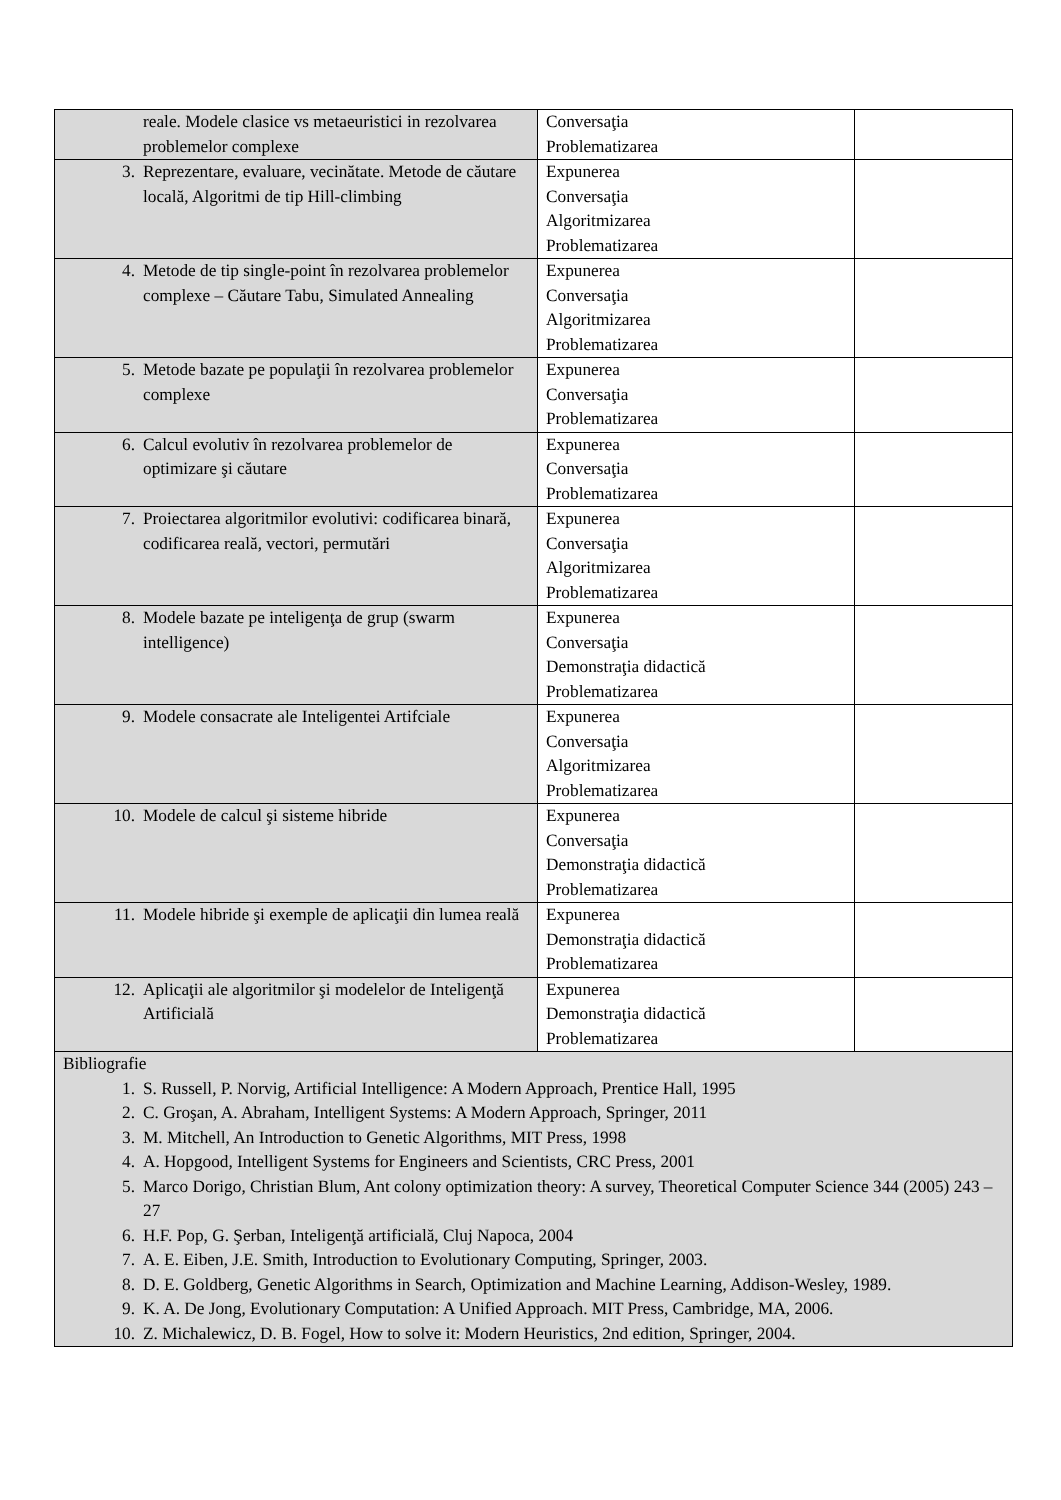| reale. Modele clasice vs metaeuristici in rezolvarea problemelor complexe | Conversaţia Problematizarea | |
| 3. Reprezentare, evaluare, vecinătate. Metode de căutare locală, Algoritmi de tip Hill-climbing | Expunerea Conversaţia Algoritmizarea Problematizarea | |
| 4. Metode de tip single-point în rezolvarea problemelor complexe – Căutare Tabu, Simulated Annealing | Expunerea Conversaţia Algoritmizarea Problematizarea | |
| 5. Metode bazate pe populaţii în rezolvarea problemelor complexe | Expunerea Conversaţia Problematizarea | |
| 6. Calcul evolutiv în rezolvarea problemelor de optimizare şi căutare | Expunerea Conversaţia Problematizarea | |
| 7. Proiectarea algoritmilor evolutivi: codificarea binară, codificarea reală, vectori, permutări | Expunerea Conversaţia Algoritmizarea Problematizarea | |
| 8. Modele bazate pe inteligenţa de grup (swarm intelligence) | Expunerea Conversaţia Demonstraţia didactică Problematizarea | |
| 9. Modele consacrate ale Inteligentei Artifciale | Expunerea Conversaţia Algoritmizarea Problematizarea | |
| 10. Modele de calcul şi sisteme hibride | Expunerea Conversaţia Demonstraţia didactică Problematizarea | |
| 11. Modele hibride şi exemple de aplicaţii din lumea reală | Expunerea Demonstraţia didactică Problematizarea | |
| 12. Aplicaţii ale algoritmilor şi modelelor de Inteligenţă Artificială | Expunerea Demonstraţia didactică Problematizarea | |
| Bibliografie 1. S. Russell, P. Norvig, Artificial Intelligence: A Modern Approach, Prentice Hall, 1995 2. C. Groşan, A. Abraham, Intelligent Systems: A Modern Approach, Springer, 2011 3. M. Mitchell, An Introduction to Genetic Algorithms, MIT Press, 1998 4. A. Hopgood, Intelligent Systems for Engineers and Scientists, CRC Press, 2001 5. Marco Dorigo, Christian Blum, Ant colony optimization theory: A survey, Theoretical Computer Science 344 (2005) 243 – 27 6. H.F. Pop, G. Şerban, Inteligenţă artificială, Cluj Napoca, 2004 7. A. E. Eiben, J.E. Smith, Introduction to Evolutionary Computing, Springer, 2003. 8. D. E. Goldberg, Genetic Algorithms in Search, Optimization and Machine Learning, Addison-Wesley, 1989. 9. K. A. De Jong, Evolutionary Computation: A Unified Approach. MIT Press, Cambridge, MA, 2006. 10. Z. Michalewicz, D. B. Fogel, How to solve it: Modern Heuristics, 2nd edition, Springer, 2004. | | |